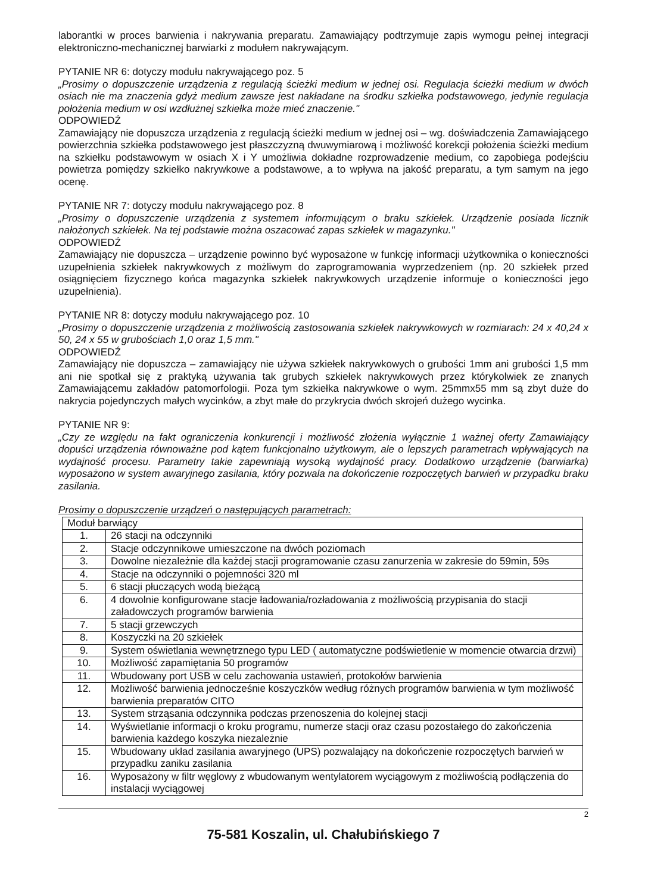laborantki w proces barwienia i nakrywania preparatu. Zamawiający podtrzymuje zapis wymogu pełnej integracji elektroniczno-mechanicznej barwiarki z modułem nakrywającym.
PYTANIE NR 6: dotyczy modułu nakrywającego poz. 5
„Prosimy o dopuszczenie urządzenia z regulacją ścieżki medium w jednej osi. Regulacja ścieżki medium w dwóch osiach nie ma znaczenia gdyż medium zawsze jest nakładane na środku szkiełka podstawowego, jedynie regulacja położenia medium w osi wzdłużnej szkiełka może mieć znaczenie."
ODPOWIEDŹ
Zamawiający nie dopuszcza urządzenia z regulacją ścieżki medium w jednej osi – wg. doświadczenia Zamawiającego powierzchnia szkiełka podstawowego jest płaszczyzną dwuwymiarową i możliwość korekcji położenia ścieżki medium na szkiełku podstawowym w osiach X i Y umożliwia dokładne rozprowadzenie medium, co zapobiega podejściu powietrza pomiędzy szkiełko nakrywkowe a podstawowe, a to wpływa na jakość preparatu, a tym samym na jego ocenę.
PYTANIE NR 7: dotyczy modułu nakrywającego poz. 8
„Prosimy o dopuszczenie urządzenia z systemem informującym o braku szkiełek. Urządzenie posiada licznik nałożonych szkiełek. Na tej podstawie można oszacować zapas szkiełek w magazynku."
ODPOWIEDŹ
Zamawiający nie dopuszcza – urządzenie powinno być wyposażone w funkcję informacji użytkownika o konieczności uzupełnienia szkiełek nakrywkowych z możliwym do zaprogramowania wyprzedzeniem (np. 20 szkiełek przed osiągnięciem fizycznego końca magazynka szkiełek nakrywkowych urządzenie informuje o konieczności jego uzupełnienia).
PYTANIE NR 8: dotyczy modułu nakrywającego poz. 10
„Prosimy o dopuszczenie urządzenia z możliwością zastosowania szkiełek nakrywkowych w rozmiarach: 24 x 40,24 x 50, 24 x 55 w grubościach 1,0 oraz 1,5 mm."
ODPOWIEDŹ
Zamawiający nie dopuszcza – zamawiający nie używa szkiełek nakrywkowych o grubości 1mm ani grubości 1,5 mm ani nie spotkał się z praktyką używania tak grubych szkiełek nakrywkowych przez którykolwiek ze znanych Zamawiającemu zakładów patomorfologii. Poza tym szkiełka nakrywkowe o wym. 25mmx55 mm są zbyt duże do nakrycia pojedynczych małych wycinków, a zbyt małe do przykrycia dwóch skrojeń dużego wycinka.
PYTANIE NR 9:
„Czy ze względu na fakt ograniczenia konkurencji i możliwość złożenia wyłącznie 1 ważnej oferty Zamawiający dopuści urządzenia równoważne pod kątem funkcjonalno użytkowym, ale o lepszych parametrach wpływających na wydajność procesu. Parametry takie zapewniają wysoką wydajność pracy. Dodatkowo urządzenie (barwiarka) wyposażono w system awaryjnego zasilania, który pozwala na dokończenie rozpoczętych barwień w przypadku braku zasilania.
Prosimy o dopuszczenie urządzeń o następujących parametrach:
| Moduł barwiący | |
| 1. | 26 stacji na odczynniki |
| 2. | Stacje odczynnikowe umieszczone na dwóch poziomach |
| 3. | Dowolne niezależnie dla każdej stacji programowanie czasu zanurzenia w zakresie do 59min, 59s |
| 4. | Stacje na odczynniki o pojemności 320 ml |
| 5. | 6 stacji płuczących wodą bieżącą |
| 6. | 4 dowolnie konfigurowane stacje ładowania/rozładowania z możliwością przypisania do stacji załadowczych programów barwienia |
| 7. | 5 stacji grzewczych |
| 8. | Koszyczki na 20 szkiełek |
| 9. | System oświetlania wewnętrznego typu LED ( automatyczne podświetlenie w momencie otwarcia drzwi) |
| 10. | Możliwość zapamiętania 50 programów |
| 11. | Wbudowany port USB w celu zachowania ustawień, protokołów barwienia |
| 12. | Możliwość barwienia jednocześnie koszyczków według różnych programów barwienia w tym możliwość barwienia preparatów CITO |
| 13. | System strząsania odczynnika podczas przenoszenia do kolejnej stacji |
| 14. | Wyświetlanie informacji o kroku programu, numerze stacji oraz czasu pozostałego do zakończenia barwienia każdego koszyka niezależnie |
| 15. | Wbudowany układ zasilania awaryjnego (UPS) pozwalający na dokończenie rozpoczętych barwień w przypadku zaniku zasilania |
| 16. | Wyposażony w filtr węglowy z wbudowanym wentylatorem wyciągowym z możliwością podłączenia do instalacji wyciągowej |
2
75-581 Koszalin, ul. Chałubińskiego 7